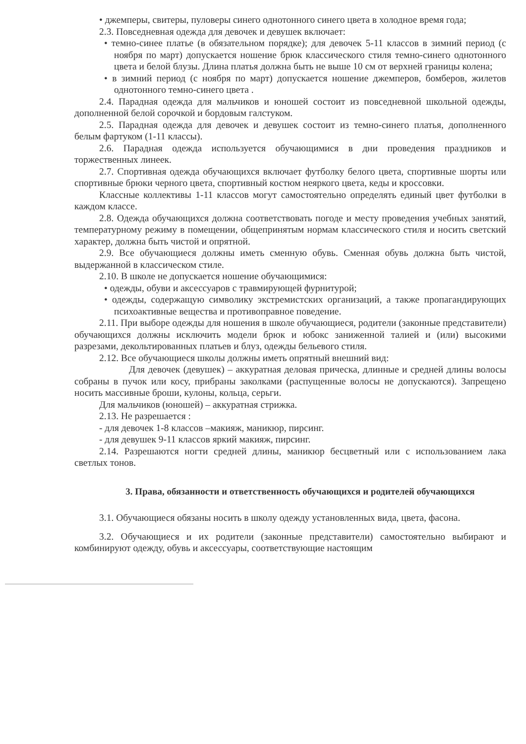• джемперы, свитеры, пуловеры синего однотонного синего цвета в холодное время года;
2.3. Повседневная одежда для девочек и девушек включает:
• темно-синее платье (в обязательном порядке); для девочек 5-11 классов в зимний период (с ноября по март) допускается ношение брюк классического стиля темно-синего однотонного цвета и белой блузы. Длина платья должна быть не выше 10 см от верхней границы колена;
• в зимний период (с ноября по март) допускается ношение джемперов, бомберов, жилетов однотонного темно-синего цвета .
2.4. Парадная одежда для мальчиков и юношей состоит из повседневной школьной одежды, дополненной белой сорочкой и бордовым галстуком.
2.5. Парадная одежда для девочек и девушек состоит из темно-синего платья, дополненного белым фартуком (1-11 классы).
2.6. Парадная одежда используется обучающимися в дни проведения праздников и торжественных линеек.
2.7. Спортивная одежда обучающихся включает футболку белого цвета, спортивные шорты или спортивные брюки черного цвета, спортивный костюм неяркого цвета, кеды и кроссовки.
Классные коллективы 1-11 классов могут самостоятельно определять единый цвет футболки в каждом классе.
2.8. Одежда обучающихся должна соответствовать погоде и месту проведения учебных занятий, температурному режиму в помещении, общепринятым нормам классического стиля и носить светский характер, должна быть чистой и опрятной.
2.9. Все обучающиеся должны иметь сменную обувь. Сменная обувь должна быть чистой, выдержанной в классическом стиле.
2.10. В школе не допускается ношение обучающимися:
• одежды, обуви и аксессуаров с травмирующей фурнитурой;
• одежды, содержащую символику экстремистских организаций, а также пропагандирующих психоактивные вещества и противоправное поведение.
2.11. При выборе одежды для ношения в школе обучающиеся, родители (законные представители) обучающихся должны исключить модели брюк и юбокс заниженной талией и (или) высокими разрезами, декольтированных платьев и блуз, одежды бельевого стиля.
2.12. Все обучающиеся школы должны иметь опрятный внешний вид:
Для девочек (девушек) – аккуратная деловая прическа, длинные и средней длины волосы собраны в пучок или косу, прибраны заколками (распущенные волосы не допускаются). Запрещено носить массивные броши, кулоны, кольца, серьги.
Для мальчиков (юношей) – аккуратная стрижка.
2.13. Не разрешается :
- для девочек 1-8 классов –макияж, маникюр, пирсинг.
- для девушек 9-11 классов яркий макияж, пирсинг.
2.14. Разрешаются ногти средней длины, маникюр бесцветный или с использованием лака светлых тонов.
3. Права, обязанности и ответственность обучающихся и родителей обучающихся
3.1. Обучающиеся обязаны носить в школу одежду установленных вида, цвета, фасона.
3.2. Обучающиеся и их родители (законные представители) самостоятельно выбирают и комбинируют одежду, обувь и аксессуары, соответствующие настоящим